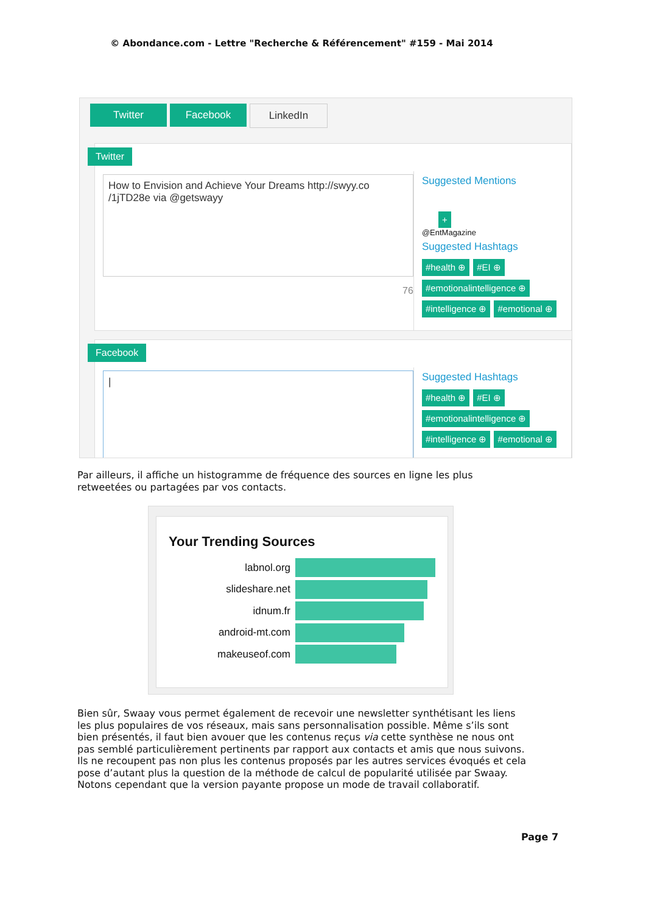© Abondance.com - Lettre "Recherche & Référencement" #159 - Mai 2014
Twitter Facebook LinkedIn
Twitter
How to Envision and Achieve Your Dreams http://swyy.co /1jTD28e via @getswayy
76
Suggested Mentions
+
@EntMagazine
Suggested Hashtags
#health ⊕ #EI ⊕
#emotionalintelligence ⊕
#intelligence ⊕ #emotional ⊕
Facebook
|
Suggested Hashtags
#health ⊕ #EI ⊕
#emotionalintelligence ⊕
#intelligence ⊕ #emotional ⊕
Par ailleurs, il affiche un histogramme de fréquence des sources en ligne les plus retweetées ou partagées par vos contacts.
Your Trending Sources
labnol.org
slideshare.net
idnum.fr
android-mt.com
makeuseof.com
Bien sûr, Swaay vous permet également de recevoir une newsletter synthétisant les liens les plus populaires de vos réseaux, mais sans personnalisation possible. Même s’ils sont bien présentés, il faut bien avouer que les contenus reçus via cette synthèse ne nous ont pas semblé particulièrement pertinents par rapport aux contacts et amis que nous suivons. Ils ne recoupent pas non plus les contenus proposés par les autres services évoqués et cela pose d’autant plus la question de la méthode de calcul de popularité utilisée par Swaay. Notons cependant que la version payante propose un mode de travail collaboratif.
Page 7